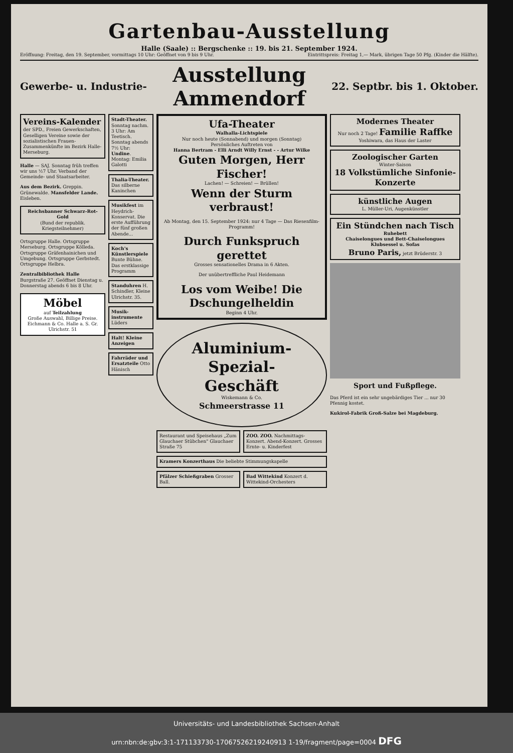Gartenbau-Ausstellung
Halle (Saale) :: Bergschenke :: 19. bis 21. September 1924.
Eröffnung: Freitag, den 19. September, vormittags 10 Uhr: Geöffnet von 9 bis 9 Uhr.
Eintrittspreis: Freitag 1,— Mark, übrigen Tage 50 Pfg. (Kinder die Hälfte).
Gewerbe- u. Industrie-
Ausstellung Ammendorf
22. Septbr. bis 1. Oktober.
Vereins-Kalender der SPD., Freien Gewerkschaften, Geselligen Vereine sowie der sozialistischen Frauen-Zusammenkünfte im Bezirk Halle-Merseburg.
Halle — SAJ. Sonntag früh treffen wir uns ½7 Uhr. Verband der Gemeinde- und Staatsarbeiter.
Aus dem Bezirk. Greppin. Grünewalde. Mansfelder Lande. Eisleben.
Reichsbanner Schwarz-Rot-Gold
(Bund der republik. Kriegsteilnehmer)
Ortsgruppe Halle. Ortsgruppe Merseburg. Ortsgruppe Kölleda. Ortsgruppe Gräfenhainichen und Umgebung. Ortsgruppe Gerbstedt. Ortsgruppe Helbra.
Zentralbibliothek Halle Burgstraße 27. Geöffnet Dienstag u. Donnerstag abends 6 bis 8 Uhr.
Möbel
auf Teilzahlung
Große Auswahl, Billige Preise. Eichmann & Co. Halle a. S. Gr. Ulrichstr. 51
Stadt-Theater. Sonntag nachm. 3 Uhr: Am Teetisch. Sonntag abends 7½ Uhr: Undine. Montag: Emilia Galotti
Thalia-Theater. Das silberne Kaninchen
Musikfest im Heydrich-Konservat. Die erste Aufführung der fünf großen Abende...
Koch's Künstlerspiele Bunte Bühne. Das erstklassige Programm
Standuhren H. Schindler, Kleine Ulrichstr. 35.
Musik-instrumente Lüders
Halt! Kleine Anzeigen
Fahrräder und Ersatzteile Otto Hänisch
Ufa-Theater
Walhalla-Lichtspiele
Nur noch heute (Sonnabend) und morgen (Sonntag)
Persönliches Auftreten von
Hanna Bertram - Elli Arndt Willy Ernst - - Artur Wilke
Guten Morgen, Herr Fischer!
Lachen! — Schreien! — Brüllen!
Wenn der Sturm verbraust!
Ab Montag, den 15. September 1924: nur 4 Tage — Das Riesenfilm-Programm!
Durch Funkspruch gerettet
Grosses sensationelles Drama in 6 Akten.
Der unübertreffliche Paul Heidemann
Los vom Weibe! Die Dschungelheldin
Beginn 4 Uhr.
Aluminium-Spezial-Geschäft
Wiskemann & Co.
Schmeerstrasse 11
Restaurant und Speisehaus „Zum Glauchaer Stübchen" Glauchaer Straße 75
ZOO. ZOO. Nachmittags-Konzert. Abend-Konzert. Grosses Ernte- u. Kinderfest
Kramers Konzerthaus Die beliebte Stimmungskapelle
Pfälzer Schießgraben Grosser Ball.
Bad Wittekind Konzert d. Wittekind-Orchesters
Modernes Theater
Nur noch 2 Tage! Familie Raffke
Yoshiwara, das Haus der Laster
Zoologischer Garten
Winter-Saison
18 Volkstümliche Sinfonie-Konzerte
künstliche Augen
L. Müller-Uri, Augenkünstler
Ein Stündchen nach Tisch
Ruhebett
Chaiselongues und Bett-Chaiselongues
Klubsessel u. Sofas
Bruno Paris, jetzt Brüderstr. 3
Sport und Fußpflege.
Das Pferd ist ein sehr ungebärdiges Tier ... nur 30 Pfennig kostet.
Kukirol-Fabrik Groß-Salze bei Magdeburg.
Universitäts- und Landesbibliothek Sachsen-Anhalt
urn:nbn:de:gbv:3:1-171133730-17067526219240913 1-19/fragment/page=0004 DFG